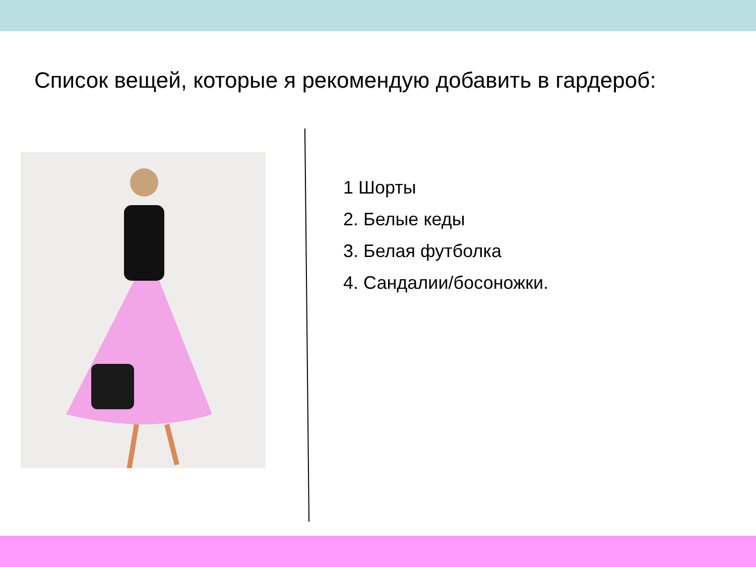Список вещей, которые я рекомендую добавить в гардероб:
1 Шорты
2. Белые кеды
3. Белая футболка
4. Сандалии/босоножки.